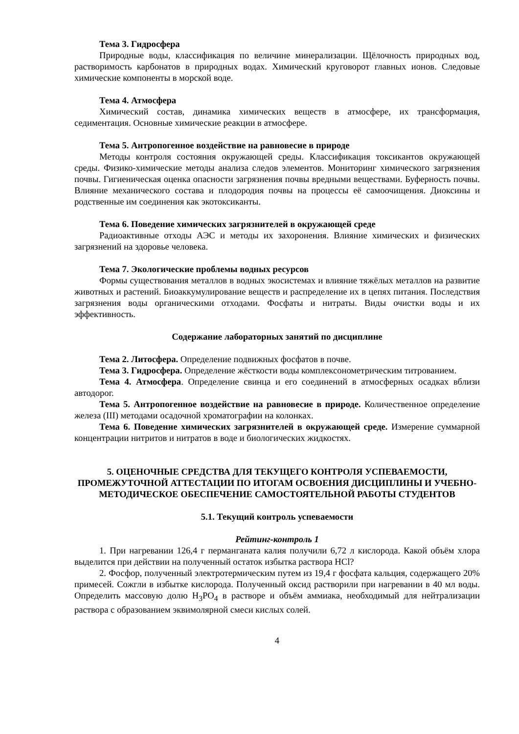Тема 3. Гидросфера
Природные воды, классификация по величине минерализации. Щёлочность природных вод, растворимость карбонатов в природных водах. Химический круговорот главных ионов. Следовые химические компоненты в морской воде.
Тема 4. Атмосфера
Химический состав, динамика химических веществ в атмосфере, их трансформация, седиментация. Основные химические реакции в атмосфере.
Тема 5. Антропогенное воздействие на равновесие в природе
Методы контроля состояния окружающей среды. Классификация токсикантов окружающей среды. Физико-химические методы анализа следов элементов. Мониторинг химического загрязнения почвы. Гигиеническая оценка опасности загрязнения почвы вредными веществами. Буферность почвы. Влияние механического состава и плодородия почвы на процессы её самоочищения. Диоксины и родственные им соединения как экотоксиканты.
Тема 6. Поведение химических загрязнителей в окружающей среде
Радиоактивные отходы АЭС и методы их захоронения. Влияние химических и физических загрязнений на здоровье человека.
Тема 7. Экологические проблемы водных ресурсов
Формы существования металлов в водных экосистемах и влияние тяжёлых металлов на развитие животных и растений. Биоаккумулирование веществ и распределение их в цепях питания. Последствия загрязнения воды органическими отходами. Фосфаты и нитраты. Виды очистки воды и их эффективность.
Содержание лабораторных занятий по дисциплине
Тема 2. Литосфера. Определение подвижных фосфатов в почве.
Тема 3. Гидросфера. Определение жёсткости воды комплексонометрическим титрованием.
Тема 4. Атмосфера. Определение свинца и его соединений в атмосферных осадках вблизи автодорог.
Тема 5. Антропогенное воздействие на равновесие в природе. Количественное определение железа (III) методами осадочной хроматографии на колонках.
Тема 6. Поведение химических загрязнителей в окружающей среде. Измерение суммарной концентрации нитритов и нитратов в воде и биологических жидкостях.
5. ОЦЕНОЧНЫЕ СРЕДСТВА ДЛЯ ТЕКУЩЕГО КОНТРОЛЯ УСПЕВАЕМОСТИ, ПРОМЕЖУТОЧНОЙ АТТЕСТАЦИИ ПО ИТОГАМ ОСВОЕНИЯ ДИСЦИПЛИНЫ И УЧЕБНО-МЕТОДИЧЕСКОЕ ОБЕСПЕЧЕНИЕ САМОСТОЯТЕЛЬНОЙ РАБОТЫ СТУДЕНТОВ
5.1. Текущий контроль успеваемости
Рейтинг-контроль 1
1. При нагревании 126,4 г перманганата калия получили 6,72 л кислорода. Какой объём хлора выделится при действии на полученный остаток избытка раствора HCl?
2. Фосфор, полученный электротермическим путем из 19,4 г фосфата кальция, содержащего 20% примесей. Сожгли в избытке кислорода. Полученный оксид растворили при нагревании в 40 мл воды. Определить массовую долю H<sub>3</sub>PO<sub>4</sub> в растворе и объём аммиака, необходимый для нейтрализации раствора с образованием эквимолярной смеси кислых солей.
4